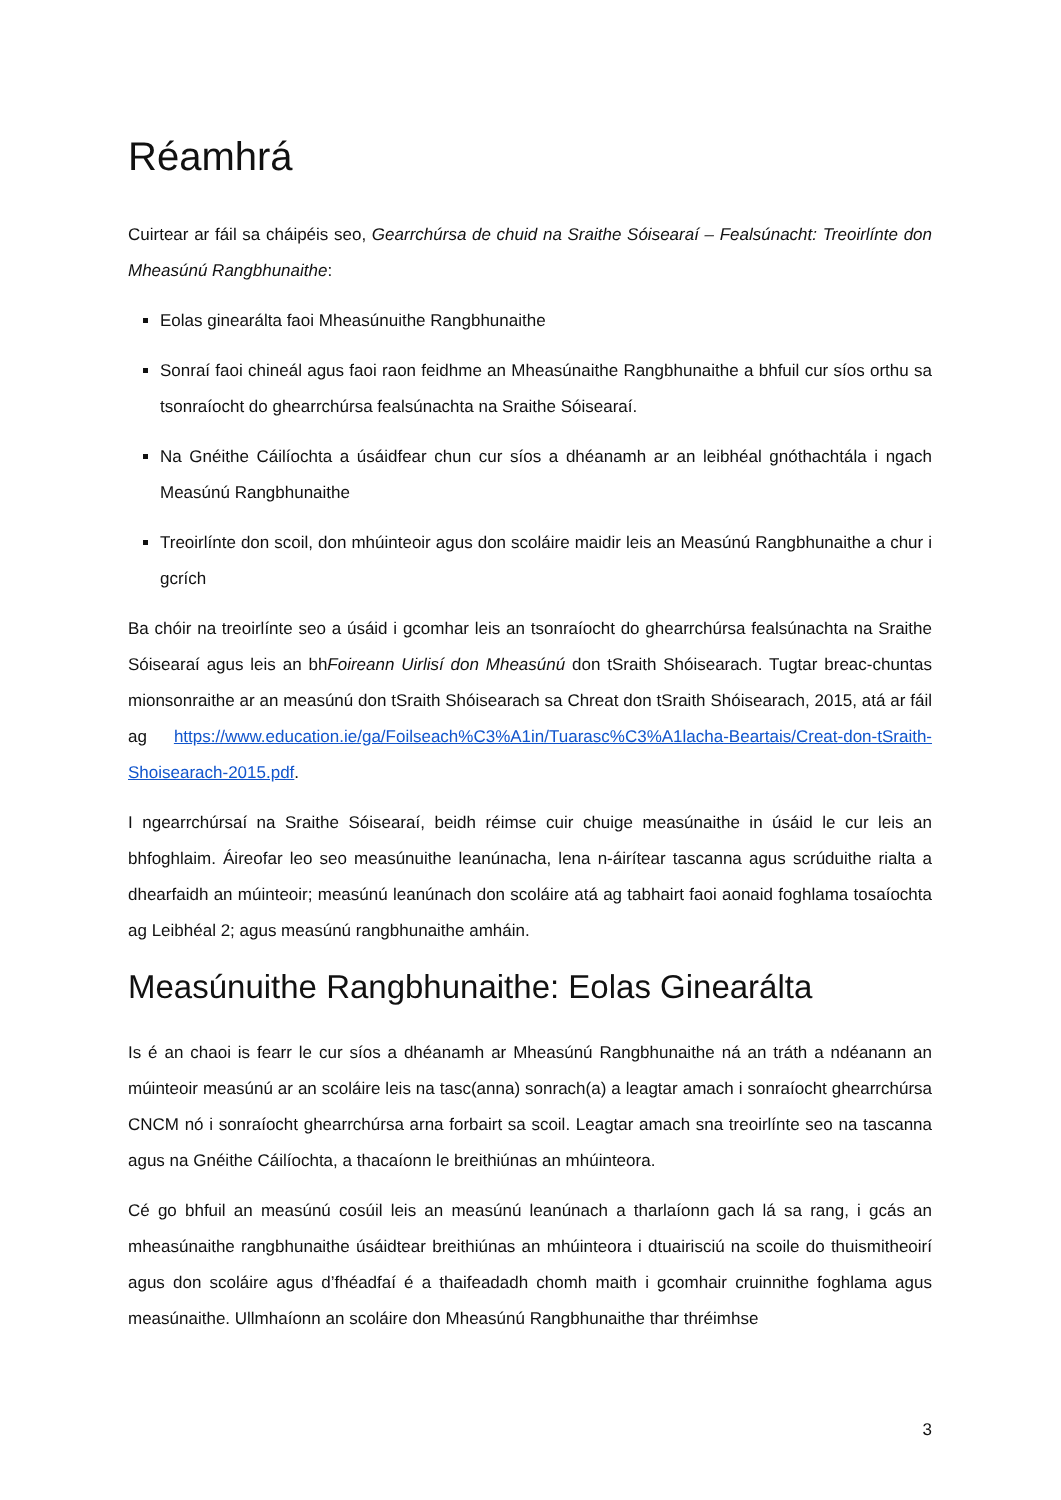Réamhrá
Cuirtear ar fáil sa cháipéis seo, Gearrchúrsa de chuid na Sraithe Sóisearaí – Fealsúnacht: Treoirlínte don Mheasúnú Rangbhunaithe:
Eolas ginearálta faoi Mheasúnuithe Rangbhunaithe
Sonraí faoi chineál agus faoi raon feidhme an Mheasúnaithe Rangbhunaithe a bhfuil cur síos orthu sa tsonraíocht do ghearrchúrsa fealsúnachta na Sraithe Sóisearaí.
Na Gnéithe Cáilíochta a úsáidfear chun cur síos a dhéanamh ar an leibhéal gnóthachtála i ngach Measúnú Rangbhunaithe
Treoirlínte don scoil, don mhúinteoir agus don scoláire maidir leis an Measúnú Rangbhunaithe a chur i gcrích
Ba chóir na treoirlínte seo a úsáid i gcomhar leis an tsonraíocht do ghearrchúrsa fealsúnachta na Sraithe Sóisearaí agus leis an bhFoireann Uirlisí don Mheasúnú don tSraith Shóisearach. Tugtar breac-chuntas mionsonraithe ar an measúnú don tSraith Shóisearach sa Chreat don tSraith Shóisearach, 2015, atá ar fáil ag https://www.education.ie/ga/Foilseach%C3%A1in/Tuarasc%C3%A1lacha-Beartais/Creat-don-tSraith-Shoisearach-2015.pdf.
I ngearrchúrsaí na Sraithe Sóisearaí, beidh réimse cuir chuige measúnaithe in úsáid le cur leis an bhfoghlaim. Áireofar leo seo measúnuithe leanúnacha, lena n-áirítear tascanna agus scrúduithe rialta a dhearfaidh an múinteoir; measúnú leanúnach don scoláire atá ag tabhairt faoi aonaid foghlama tosaíochta ag Leibhéal 2; agus measúnú rangbhunaithe amháin.
Measúnuithe Rangbhunaithe: Eolas Ginearálta
Is é an chaoi is fearr le cur síos a dhéanamh ar Mheasúnú Rangbhunaithe ná an tráth a ndéanann an múinteoir measúnú ar an scoláire leis na tasc(anna) sonrach(a) a leagtar amach i sonraíocht ghearrchúrsa CNCM nó i sonraíocht ghearrchúrsa arna forbairt sa scoil. Leagtar amach sna treoirlínte seo na tascanna agus na Gnéithe Cáilíochta, a thacaíonn le breithiúnas an mhúinteora.
Cé go bhfuil an measúnú cosúil leis an measúnú leanúnach a tharlaíonn gach lá sa rang, i gcás an mheasúnaithe rangbhunaithe úsáidtear breithiúnas an mhúinteora i dtuairisciú na scoile do thuismitheoirí agus don scoláire agus d’fhéadfaí é a thaifeadadh chomh maith i gcomhair cruinnithe foghlama agus measúnaithe. Ullmhaíonn an scoláire don Mheasúnú Rangbhunaithe thar thréimhse
3